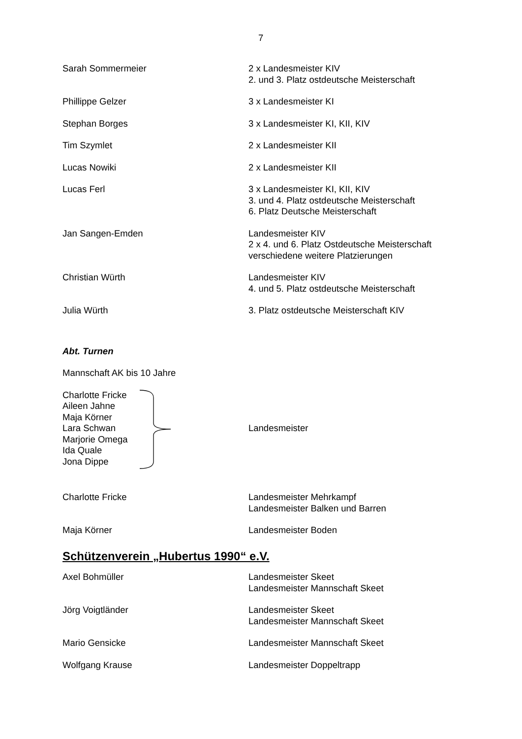7
Sarah Sommermeier 2 x Landesmeister KIV
2. und 3. Platz ostdeutsche Meisterschaft
Phillippe Gelzer 3 x Landesmeister KI
Stephan Borges 3 x Landesmeister KI, KII, KIV
Tim Szymlet 2 x Landesmeister KII
Lucas Nowiki 2 x Landesmeister KII
Lucas Ferl 3 x Landesmeister KI, KII, KIV
3. und 4. Platz ostdeutsche Meisterschaft
6. Platz Deutsche Meisterschaft
Jan Sangen-Emden Landesmeister KIV
2 x 4. und 6. Platz Ostdeutsche Meisterschaft
verschiedene weitere Platzierungen
Christian Würth Landesmeister KIV
4. und 5. Platz ostdeutsche Meisterschaft
Julia Würth 3. Platz ostdeutsche Meisterschaft KIV
Abt. Turnen
Mannschaft AK bis 10 Jahre
Charlotte Fricke
Aileen Jahne
Maja Körner
Lara Schwan
Marjorie Omega
Ida Quale
Jona Dippe
Landesmeister
Charlotte Fricke Landesmeister Mehrkampf
Landesmeister Balken und Barren
Maja Körner Landesmeister Boden
Schützenverein „Hubertus 1990“ e.V.
Axel Bohmüller Landesmeister Skeet
Landesmeister Mannschaft Skeet
Jörg Voigtländer Landesmeister Skeet
Landesmeister Mannschaft Skeet
Mario Gensicke Landesmeister Mannschaft Skeet
Wolfgang Krause Landesmeister Doppeltrapp